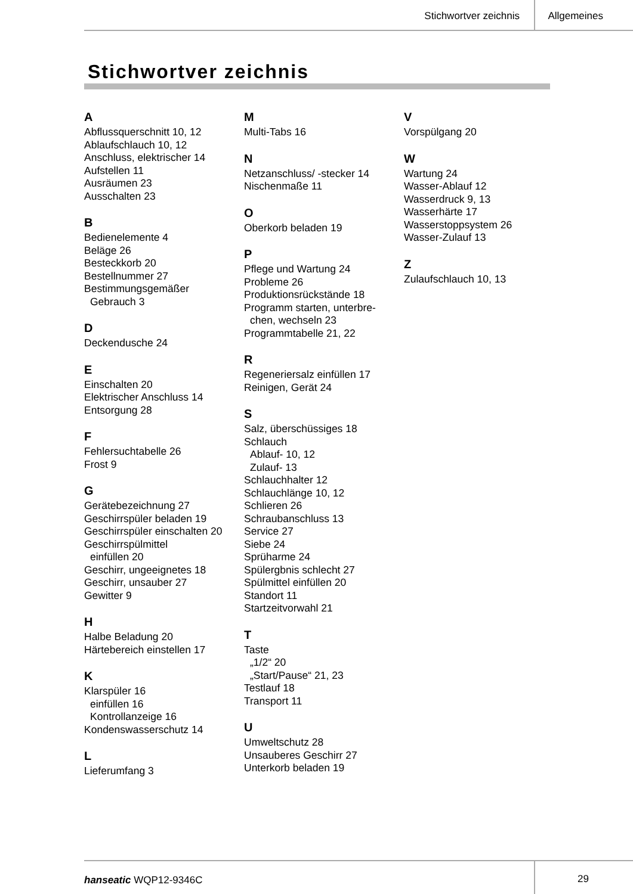Stichwortver zeichnis Allgemeines
Stichwortver zeichnis
A
Abflussquerschnitt 10, 12
Ablaufschlauch 10, 12
Anschluss, elektrischer 14
Aufstellen 11
Ausräumen 23
Ausschalten 23
B
Bedienelemente 4
Beläge 26
Besteckkorb 20
Bestellnummer 27
Bestimmungsgemäßer
Gebrauch 3
D
Deckendusche 24
E
Einschalten 20
Elektrischer Anschluss 14
Entsorgung 28
F
Fehlersuchtabelle 26
Frost 9
G
Gerätebezeichnung 27
Geschirrspüler beladen 19
Geschirrspüler einschalten 20
Geschirrspülmittel
einfüllen 20
Geschirr, ungeeignetes 18
Geschirr, unsauber 27
Gewitter 9
H
Halbe Beladung 20
Härtebereich einstellen 17
K
Klarspüler 16
einfüllen 16
Kontrollanzeige 16
Kondenswasserschutz 14
L
Lieferumfang 3
M
Multi-Tabs 16
N
Netzanschluss/ -stecker 14
Nischenmaße 11
O
Oberkorb beladen 19
P
Pflege und Wartung 24
Probleme 26
Produktionsrückstände 18
Programm starten, unterbre-
chen, wechseln 23
Programmtabelle 21, 22
R
Regeneriersalz einfüllen 17
Reinigen, Gerät 24
S
Salz, überschüssiges 18
Schlauch
Ablauf- 10, 12
Zulauf- 13
Schlauchhalter 12
Schlauchlänge 10, 12
Schlieren 26
Schraubanschluss 13
Service 27
Siebe 24
Sprüharme 24
Spülergbnis schlecht 27
Spülmittel einfüllen 20
Standort 11
Startzeitvorwahl 21
T
Taste
„1/2“ 20
„Start/Pause“ 21, 23
Testlauf 18
Transport 11
U
Umweltschutz 28
Unsauberes Geschirr 27
Unterkorb beladen 19
V
Vorspülgang 20
W
Wartung 24
Wasser-Ablauf 12
Wasserdruck 9, 13
Wasserhärte 17
Wasserstoppsystem 26
Wasser-Zulauf 13
Z
Zulaufschlauch 10, 13
hanseatic WQP12-9346C 29